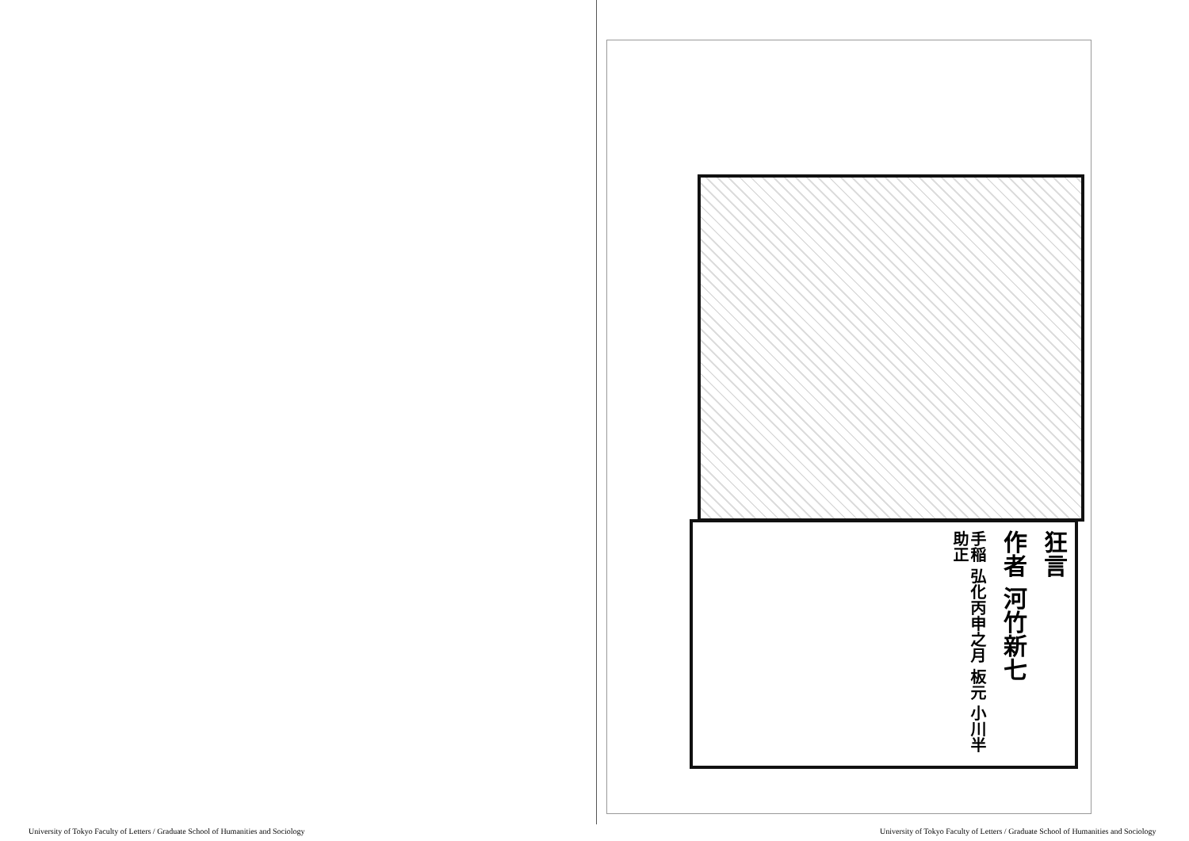狂言
作者 河竹新七
手稲 弘化丙申之月 板元 小川半助正
University of Tokyo Faculty of Letters / Graduate School of Humanities and Sociology
University of Tokyo Faculty of Letters / Graduate School of Humanities and Sociology